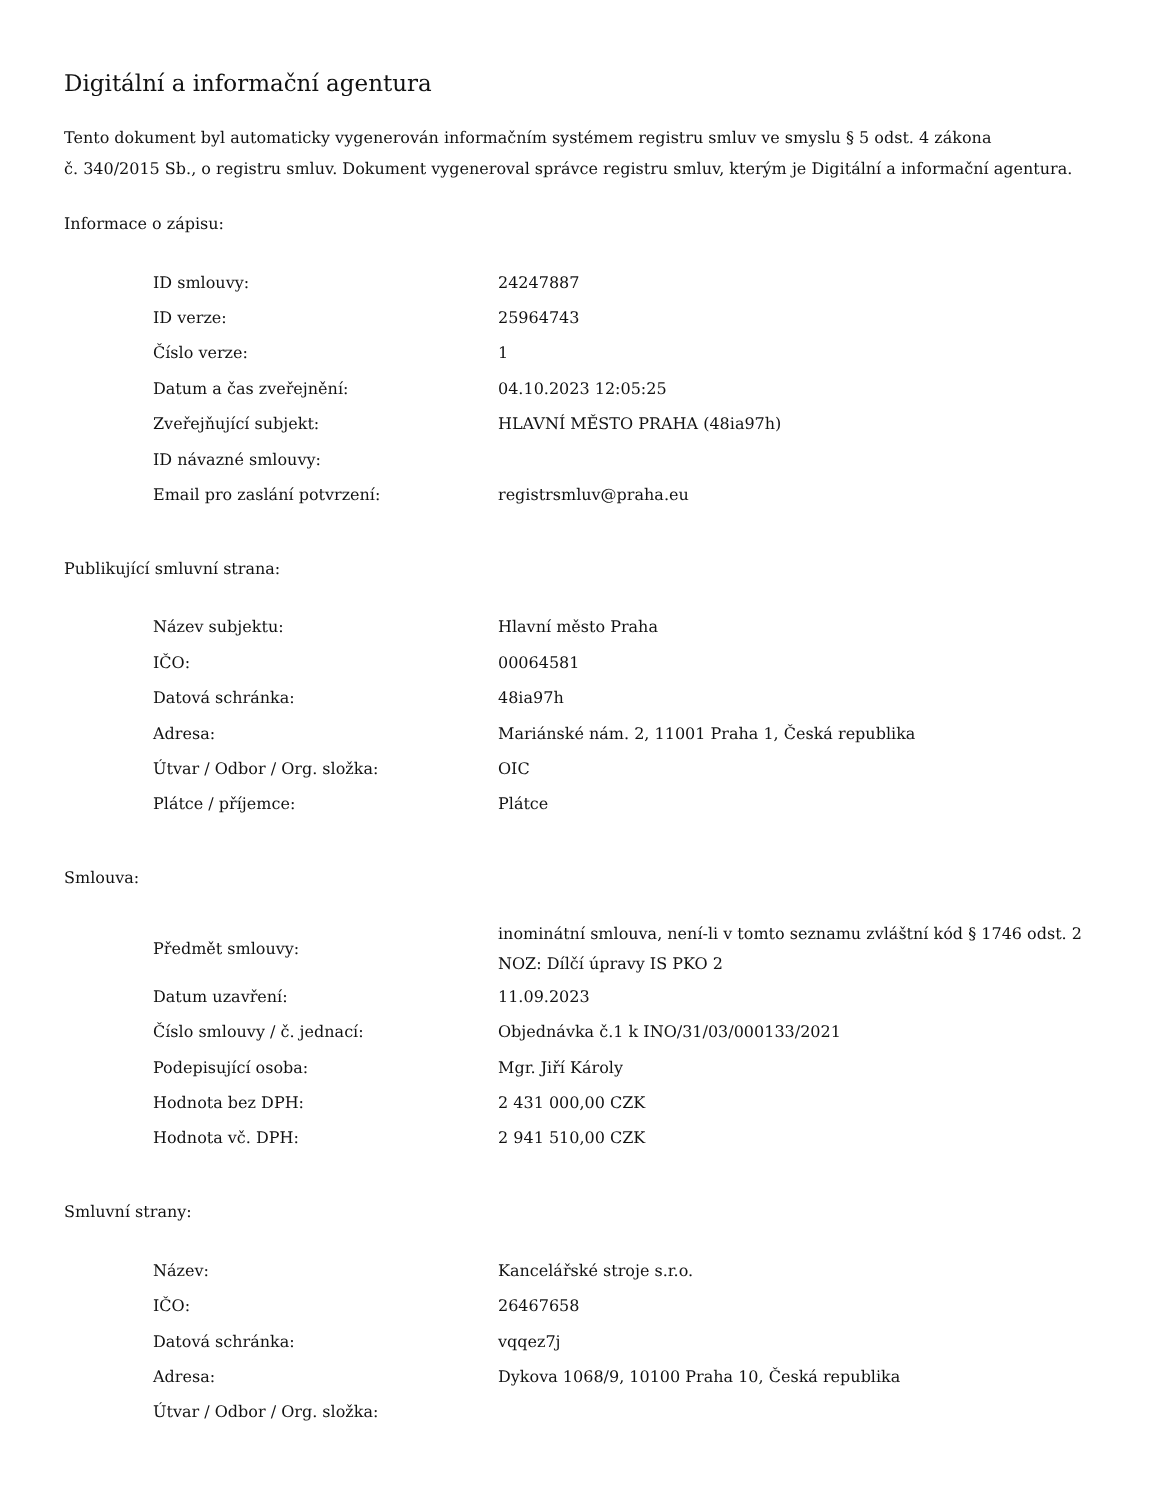Digitální a informační agentura
Tento dokument byl automaticky vygenerován informačním systémem registru smluv ve smyslu § 5 odst. 4 zákona
č. 340/2015 Sb., o registru smluv. Dokument vygeneroval správce registru smluv, kterým je Digitální a informační agentura.
Informace o zápisu:
| ID smlouvy: | 24247887 |
| ID verze: | 25964743 |
| Číslo verze: | 1 |
| Datum a čas zveřejnění: | 04.10.2023 12:05:25 |
| Zveřejňující subjekt: | HLAVNÍ MĚSTO PRAHA (48ia97h) |
| ID návazné smlouvy: | |
| Email pro zaslání potvrzení: | registrsmluv@praha.eu |
Publikující smluvní strana:
| Název subjektu: | Hlavní město Praha |
| IČO: | 00064581 |
| Datová schránka: | 48ia97h |
| Adresa: | Mariánské nám. 2, 11001 Praha 1, Česká republika |
| Útvar / Odbor / Org. složka: | OIC |
| Plátce / příjemce: | Plátce |
Smlouva:
| Předmět smlouvy: | inominátní smlouva, není-li v tomto seznamu zvláštní kód § 1746 odst. 2 NOZ: Dílčí úpravy IS PKO 2 |
| Datum uzavření: | 11.09.2023 |
| Číslo smlouvy / č. jednací: | Objednávka č.1 k INO/31/03/000133/2021 |
| Podepisující osoba: | Mgr. Jiří Károly |
| Hodnota bez DPH: | 2 431 000,00 CZK |
| Hodnota vč. DPH: | 2 941 510,00 CZK |
Smluvní strany:
| Název: | Kancelářské stroje s.r.o. |
| IČO: | 26467658 |
| Datová schránka: | vqqez7j |
| Adresa: | Dykova 1068/9, 10100 Praha 10, Česká republika |
| Útvar / Odbor / Org. složka: | |